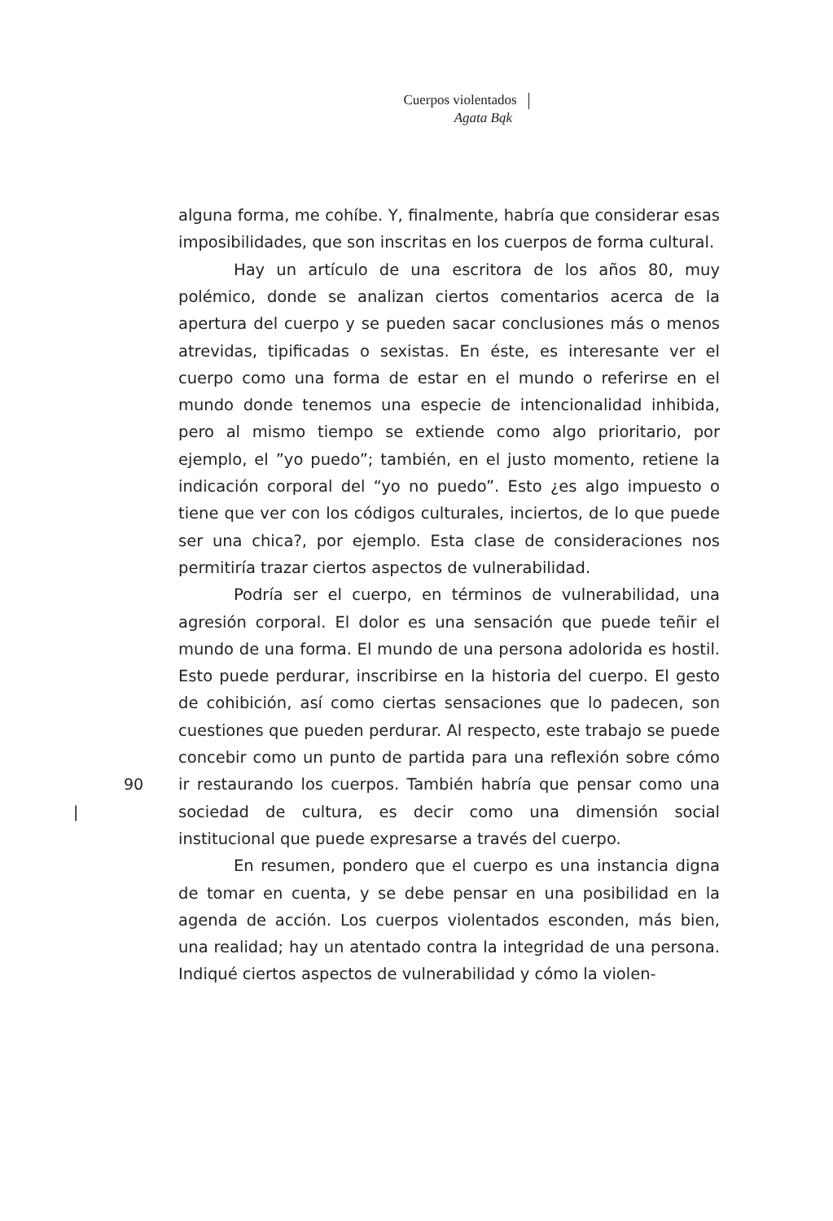Cuerpos violentados
Agata Bąk
alguna forma, me cohíbe. Y, finalmente, habría que considerar esas imposibilidades, que son inscritas en los cuerpos de forma cultural.
Hay un artículo de una escritora de los años 80, muy polémico, donde se analizan ciertos comentarios acerca de la apertura del cuerpo y se pueden sacar conclusiones más o menos atrevidas, tipificadas o sexistas. En éste, es interesante ver el cuerpo como una forma de estar en el mundo o referirse en el mundo donde tenemos una especie de intencionalidad inhibida, pero al mismo tiempo se extiende como algo prioritario, por ejemplo, el ”yo puedo”; también, en el justo momento, retiene la indicación corporal del “yo no puedo”. Esto ¿es algo impuesto o tiene que ver con los códigos culturales, inciertos, de lo que puede ser una chica?, por ejemplo. Esta clase de consideraciones nos permitiría trazar ciertos aspectos de vulnerabilidad.
Podría ser el cuerpo, en términos de vulnerabilidad, una agresión corporal. El dolor es una sensación que puede teñir el mundo de una forma. El mundo de una persona adolorida es hostil. Esto puede perdurar, inscribirse en la historia del cuerpo. El gesto de cohibición, así como ciertas sensaciones que lo padecen, son cuestiones que pueden perdurar. Al respecto, este trabajo se puede concebir como un punto de partida para una reflexión sobre cómo ir restaurando los cuerpos. También habría 90 | que pensar como una sociedad de cultura, es decir como una dimensión social institucional que puede expresarse a través del cuerpo.
En resumen, pondero que el cuerpo es una instancia digna de tomar en cuenta, y se debe pensar en una posibilidad en la agenda de acción. Los cuerpos violentados esconden, más bien, una realidad; hay un atentado contra la integridad de una persona. Indiqué ciertos aspectos de vulnerabilidad y cómo la violen-